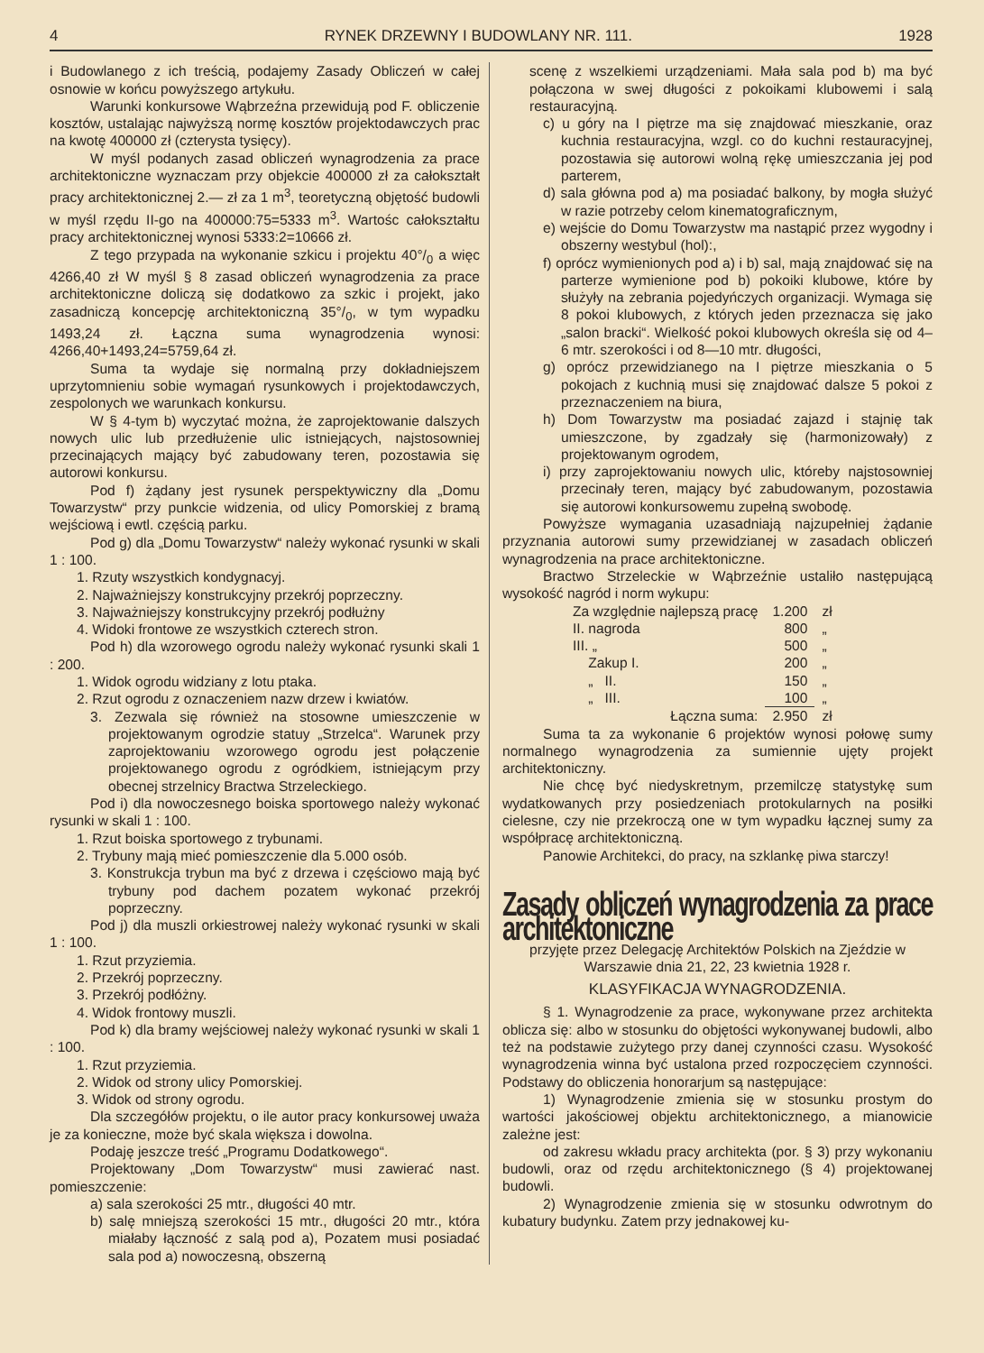4 RYNEK DRZEWNY I BUDOWLANY NR. 111. 1928
i Budowlanego z ich treścią, podajemy Zasady Obliczeń w całej osnowie w końcu powyższego artykułu.
Warunki konkursowe Wąbrzeźna przewidują pod F. obliczenie kosztów, ustalając najwyższą normę kosztów projektodawczych prac na kwotę 400000 zł (czterysta tysięcy).
W myśl podanych zasad obliczeń wynagrodzenia za prace architektoniczne wyznaczam przy objekcie 400000 zł za całokształt pracy architektonicznej 2.— zł za 1 m<sup>3</sup>, teoretyczną objętość budowli w myśl rzędu II-go na 400000:75=5333 m<sup>3</sup>. Wartośc całokształtu pracy architektonicznej wynosi 5333:2=10666 zł.
Z tego przypada na wykonanie szkicu i projektu 40°/<sub>0</sub> a więc 4266,40 zł W myśl § 8 zasad obliczeń wynagrodzenia za prace architektoniczne doliczą się dodatkowo za szkic i projekt, jako zasadniczą koncepcję architektoniczną 35°/<sub>0</sub>, w tym wypadku 1493,24 zł. Łączna suma wynagrodzenia wynosi: 4266,40+1493,24=5759,64 zł.
Suma ta wydaje się normalną przy dokładniejszem uprzytomnieniu sobie wymagań rysunkowych i projektodawczych, zespolonych we warunkach konkursu.
W § 4-tym b) wyczytać można, że zaprojektowanie dalszych nowych ulic lub przedłużenie ulic istniejących, najstosowniej przecinających mający być zabudowany teren, pozostawia się autorowi konkursu.
Pod f) żądany jest rysunek perspektywiczny dla „Domu Towarzystw“ przy punkcie widzenia, od ulicy Pomorskiej z bramą wejściową i ewtl. częścią parku.
Pod g) dla „Domu Towarzystw“ należy wykonać rysunki w skali 1 : 100.
1. Rzuty wszystkich kondygnacyj.
2. Najważniejszy konstrukcyjny przekrój poprzeczny.
3. Najważniejszy konstrukcyjny przekrój podłużny
4. Widoki frontowe ze wszystkich czterech stron.
Pod h) dla wzorowego ogrodu należy wykonać rysunki skali 1 : 200.
1. Widok ogrodu widziany z lotu ptaka.
2. Rzut ogrodu z oznaczeniem nazw drzew i kwiatów.
3. Zezwala się również na stosowne umieszczenie w projektowanym ogrodzie statuy „Strzelca“. Warunek przy zaprojektowaniu wzorowego ogrodu jest połączenie projektowanego ogrodu z ogródkiem, istniejącym przy obecnej strzelnicy Bractwa Strzeleckiego.
Pod i) dla nowoczesnego boiska sportowego należy wykonać rysunki w skali 1 : 100.
1. Rzut boiska sportowego z trybunami.
2. Trybuny mają mieć pomieszczenie dla 5.000 osób.
3. Konstrukcja trybun ma być z drzewa i częściowo mają być trybuny pod dachem pozatem wykonać przekrój poprzeczny.
Pod j) dla muszli orkiestrowej należy wykonać rysunki w skali 1 : 100.
1. Rzut przyziemia.
2. Przekrój poprzeczny.
3. Przekrój podłóżny.
4. Widok frontowy muszli.
Pod k) dla bramy wejściowej należy wykonać rysunki w skali 1 : 100.
1. Rzut przyziemia.
2. Widok od strony ulicy Pomorskiej.
3. Widok od strony ogrodu.
Dla szczegółów projektu, o ile autor pracy konkursowej uważa je za konieczne, może być skala większa i dowolna.
Podaję jeszcze treść „Programu Dodatkowego“.
Projektowany „Dom Towarzystw“ musi zawierać nast. pomieszczenie:
a) sala szerokości 25 mtr., długości 40 mtr.
b) salę mniejszą szerokości 15 mtr., długości 20 mtr., która miałaby łączność z salą pod a), Pozatem musi posiadać sala pod a) nowoczesną, obszerną
scenę z wszelkiemi urządzeniami. Mała sala pod b) ma być połączona w swej długości z pokoikami klubowemi i salą restauracyjną.
c) u góry na I piętrze ma się znajdować mieszkanie, oraz kuchnia restauracyjna, wzgl. co do kuchni restauracyjnej, pozostawia się autorowi wolną rękę umieszczania jej pod parterem,
d) sala główna pod a) ma posiadać balkony, by mogła służyć w razie potrzeby celom kinematograficznym,
e) wejście do Domu Towarzystw ma nastąpić przez wygodny i obszerny westybul (hol):,
f) oprócz wymienionych pod a) i b) sal, mają znajdować się na parterze wymienione pod b) pokoiki klubowe, które by służyły na zebrania pojedyńczych organizacji. Wymaga się 8 pokoi klubowych, z których jeden przeznacza się jako „salon bracki“. Wielkość pokoi klubowych określa się od 4–6 mtr. szerokości i od 8—10 mtr. długości,
g) oprócz przewidzianego na I piętrze mieszkania o 5 pokojach z kuchnią musi się znajdować dalsze 5 pokoi z przeznaczeniem na biura,
h) Dom Towarzystw ma posiadać zajazd i stajnię tak umieszczone, by zgadzały się (harmonizowały) z projektowanym ogrodem,
i) przy zaprojektowaniu nowych ulic, któreby najstosowniej przecinały teren, mający być zabudowanym, pozostawia się autorowi konkursowemu zupełną swobodę.
Powyższe wymagania uzasadniają najzupełniej żądanie przyznania autorowi sumy przewidzianej w zasadach obliczeń wynagrodzenia na prace architektoniczne.
Bractwo Strzeleckie w Wąbrzeźnie ustaliło następującą wysokość nagród i norm wykupu:
| Za względnie najlepszą pracę | 1.200 | zł |
| II. nagroda | 800 | „ |
| III. „ | 500 | „ |
| Zakup I. | 200 | „ |
| „ II. | 150 | „ |
| „ III. | 100 | „ |
| Łączna suma: | 2.950 | zł |
Suma ta za wykonanie 6 projektów wynosi połowę sumy normalnego wynagrodzenia za sumiennie ujęty projekt architektoniczny.
Nie chcę być niedyskretnym, przemilczę statystykę sum wydatkowanych przy posiedzeniach protokularnych na posiłki cielesne, czy nie przekroczą one w tym wypadku łącznej sumy za współpracę architektoniczną.
Panowie Architekci, do pracy, na szklankę piwa starczy!
Zasady obliczeń wynagrodzenia za prace architektoniczne
przyjęte przez Delegację Architektów Polskich na Zjeździe w Warszawie dnia 21, 22, 23 kwietnia 1928 r.
KLASYFIKACJA WYNAGRODZENIA.
§ 1. Wynagrodzenie za prace, wykonywane przez architekta oblicza się: albo w stosunku do objętości wykonywanej budowli, albo też na podstawie zużytego przy danej czynności czasu. Wysokość wynagrodzenia winna być ustalona przed rozpoczęciem czynności. Podstawy do obliczenia honorarjum są następujące:
1) Wynagrodzenie zmienia się w stosunku prostym do wartości jakościowej objektu architektonicznego, a mianowicie zależne jest:
od zakresu wkładu pracy architekta (por. § 3) przy wykonaniu budowli, oraz od rzędu architektonicznego (§ 4) projektowanej budowli.
2) Wynagrodzenie zmienia się w stosunku odwrotnym do kubatury budynku. Zatem przy jednakowej ku-